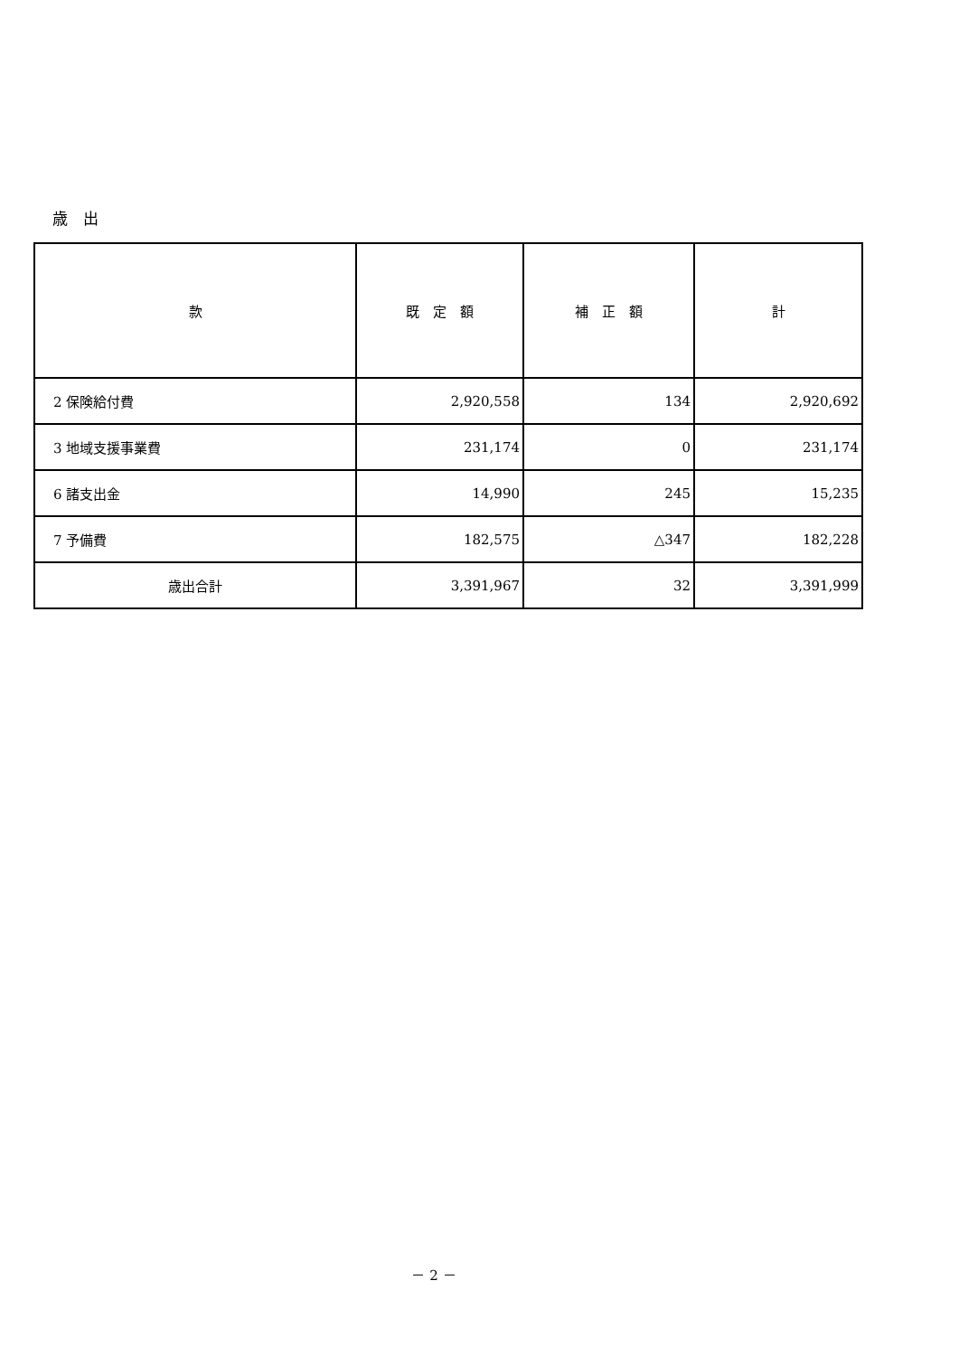歳　出
| 款 | 既 定 額 | 補 正 額 | 計 |
| --- | --- | --- | --- |
| 2 保険給付費 | 2,920,558 | 134 | 2,920,692 |
| 3 地域支援事業費 | 231,174 | 0 | 231,174 |
| 6 諸支出金 | 14,990 | 245 | 15,235 |
| 7 予備費 | 182,575 | △347 | 182,228 |
| 歳出合計 | 3,391,967 | 32 | 3,391,999 |
－ 2 －